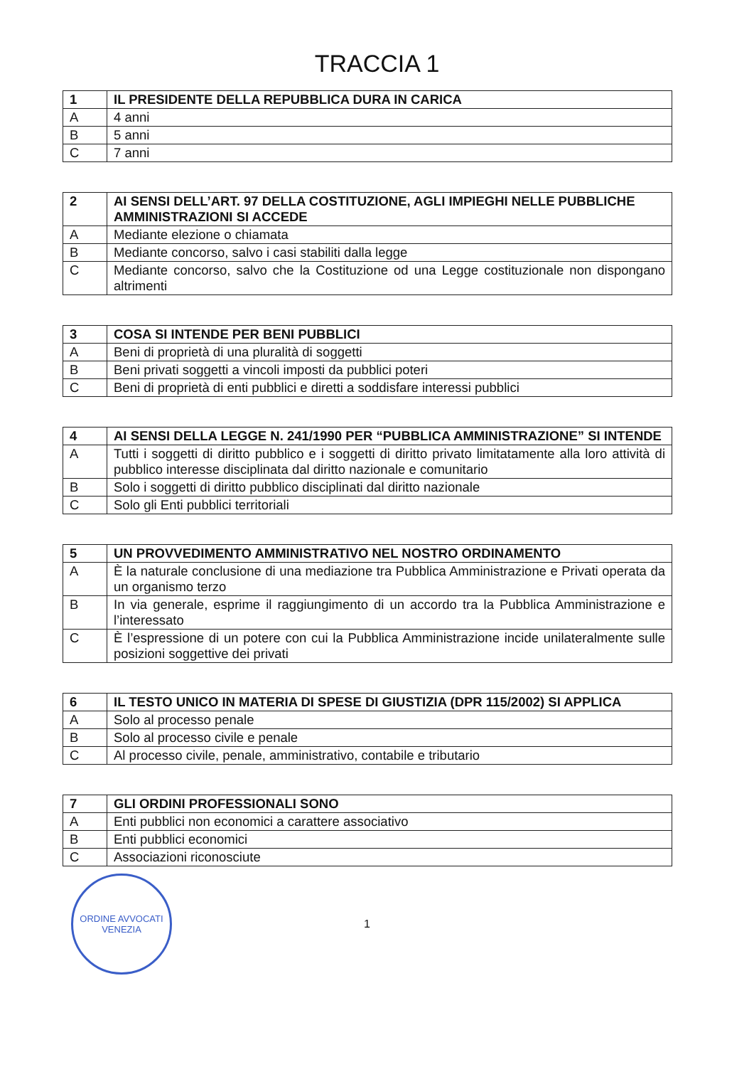TRACCIA 1
| 1 | IL PRESIDENTE DELLA REPUBBLICA DURA IN CARICA |
| --- | --- |
| A | 4 anni |
| B | 5 anni |
| C | 7 anni |
| 2 | AI SENSI DELL’ART. 97 DELLA COSTITUZIONE, AGLI IMPIEGHI NELLE PUBBLICHE AMMINISTRAZIONI SI ACCEDE |
| --- | --- |
| A | Mediante elezione o chiamata |
| B | Mediante concorso, salvo i casi stabiliti dalla legge |
| C | Mediante concorso, salvo che la Costituzione od una Legge costituzionale non dispongano altrimenti |
| 3 | COSA SI INTENDE PER BENI PUBBLICI |
| --- | --- |
| A | Beni di proprietà di una pluralità di soggetti |
| B | Beni privati soggetti a vincoli imposti da pubblici poteri |
| C | Beni di proprietà di enti pubblici e diretti a soddisfare interessi pubblici |
| 4 | AI SENSI DELLA LEGGE N. 241/1990 PER “PUBBLICA AMMINISTRAZIONE” SI INTENDE |
| --- | --- |
| A | Tutti i soggetti di diritto pubblico e i soggetti di diritto privato limitatamente alla loro attività di pubblico interesse disciplinata dal diritto nazionale e comunitario |
| B | Solo i soggetti di diritto pubblico disciplinati dal diritto nazionale |
| C | Solo gli Enti pubblici territoriali |
| 5 | UN PROVVEDIMENTO AMMINISTRATIVO NEL NOSTRO ORDINAMENTO |
| --- | --- |
| A | È la naturale conclusione di una mediazione tra Pubblica Amministrazione e Privati operata da un organismo terzo |
| B | In via generale, esprime il raggiungimento di un accordo tra la Pubblica Amministrazione e l’interessato |
| C | È l’espressione di un potere con cui la Pubblica Amministrazione incide unilateralmente sulle posizioni soggettive dei privati |
| 6 | IL TESTO UNICO IN MATERIA DI SPESE DI GIUSTIZIA (DPR 115/2002) SI APPLICA |
| --- | --- |
| A | Solo al processo penale |
| B | Solo al processo civile e penale |
| C | Al processo civile, penale, amministrativo, contabile e tributario |
| 7 | GLI ORDINI PROFESSIONALI SONO |
| --- | --- |
| A | Enti pubblici non economici a carattere associativo |
| B | Enti pubblici economici |
| C | Associazioni riconosciute |
ORDINE AVVOCATI
VENEZIA
1